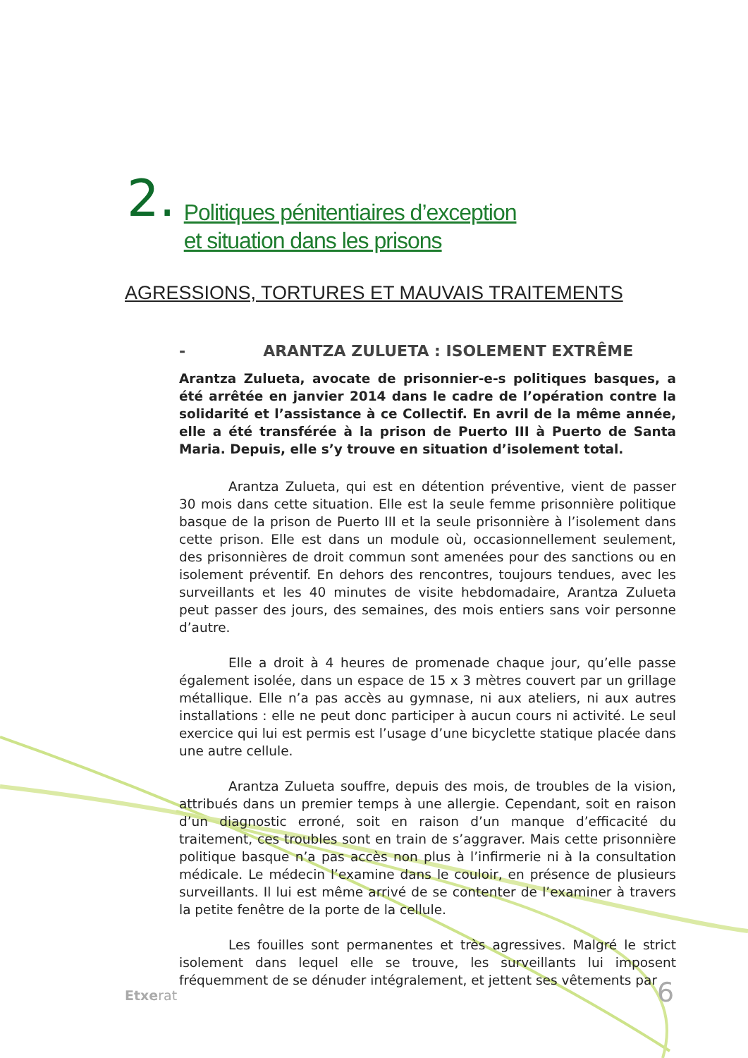2.
Politiques pénitentiaires d’exception
et situation dans les prisons
AGRESSIONS, TORTURES ET MAUVAIS TRAITEMENTS
- ARANTZA ZULUETA : ISOLEMENT EXTRÊME
Arantza Zulueta, avocate de prisonnier-e-s politiques basques, a été arrêtée en janvier 2014 dans le cadre de l’opération contre la solidarité et l’assistance à ce Collectif. En avril de la même année, elle a été transférée à la prison de Puerto III à Puerto de Santa Maria. Depuis, elle s’y trouve en situation d’isolement total.
Arantza Zulueta, qui est en détention préventive, vient de passer 30 mois dans cette situation. Elle est la seule femme prisonnière politique basque de la prison de Puerto III et la seule prisonnière à l’isolement dans cette prison. Elle est dans un module où, occasionnellement seulement, des prisonnières de droit commun sont amenées pour des sanctions ou en isolement préventif. En dehors des rencontres, toujours tendues, avec les surveillants et les 40 minutes de visite hebdomadaire, Arantza Zulueta peut passer des jours, des semaines, des mois entiers sans voir personne d’autre.
Elle a droit à 4 heures de promenade chaque jour, qu’elle passe également isolée, dans un espace de 15 x 3 mètres couvert par un grillage métallique. Elle n’a pas accès au gymnase, ni aux ateliers, ni aux autres installations : elle ne peut donc participer à aucun cours ni activité. Le seul exercice qui lui est permis est l’usage d’une bicyclette statique placée dans une autre cellule.
Arantza Zulueta souffre, depuis des mois, de troubles de la vision, attribués dans un premier temps à une allergie. Cependant, soit en raison d’un diagnostic erroné, soit en raison d’un manque d’efficacité du traitement, ces troubles sont en train de s’aggraver. Mais cette prisonnière politique basque n’a pas accès non plus à l’infirmerie ni à la consultation médicale. Le médecin l’examine dans le couloir, en présence de plusieurs surveillants. Il lui est même arrivé de se contenter de l’examiner à travers la petite fenêtre de la porte de la cellule.
Les fouilles sont permanentes et très agressives. Malgré le strict isolement dans lequel elle se trouve, les surveillants lui imposent fréquemment de se dénuder intégralement, et jettent ses vêtements par
Etxerat 6